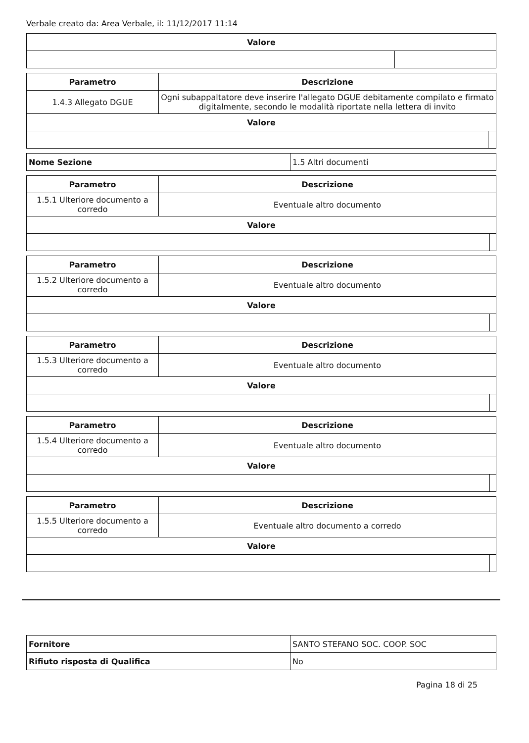Verbale creato da: Area Verbale, il: 11/12/2017 11:14
| Valore | |
| --- | --- |
| Parametro | Descrizione | |
| --- | --- | --- |
| 1.4.3 Allegato DGUE | Ogni subappaltatore deve inserire l'allegato DGUE debitamente compilato e firmato digitalmente, secondo le modalità riportate nella lettera di invito | |
| Valore | | |
| Nome Sezione | 1.5 Altri documenti |
| Parametro | Descrizione | |
| --- | --- | --- |
| 1.5.1 Ulteriore documento a corredo | Eventuale altro documento | |
| Valore | | |
| Parametro | Descrizione | |
| --- | --- | --- |
| 1.5.2 Ulteriore documento a corredo | Eventuale altro documento | |
| Valore | | |
| Parametro | Descrizione | |
| --- | --- | --- |
| 1.5.3 Ulteriore documento a corredo | Eventuale altro documento | |
| Valore | | |
| Parametro | Descrizione | |
| --- | --- | --- |
| 1.5.4 Ulteriore documento a corredo | Eventuale altro documento | |
| Valore | | |
| Parametro | Descrizione | |
| --- | --- | --- |
| 1.5.5 Ulteriore documento a corredo | Eventuale altro documento a corredo | |
| Valore | | |
| Fornitore | SANTO STEFANO SOC. COOP. SOC |
| Rifiuto risposta di Qualifica | No |
Pagina 18 di 25